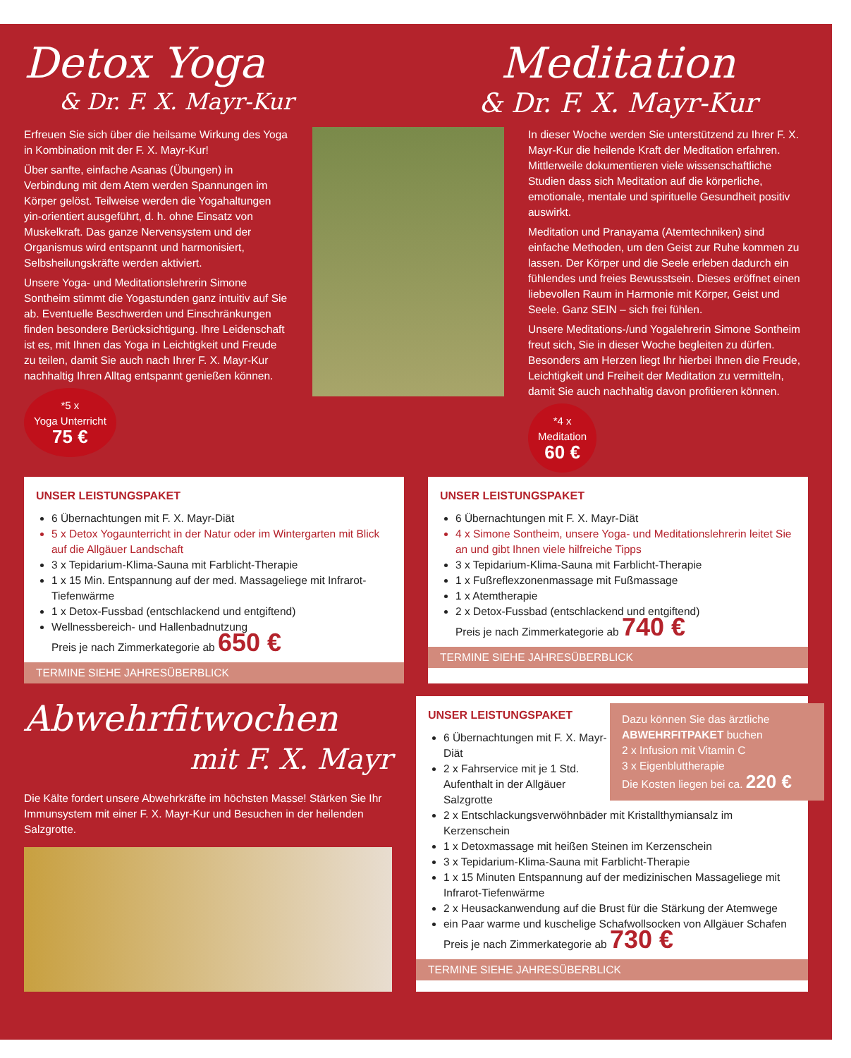Detox Yoga
& Dr. F. X. Mayr-Kur
Meditation
& Dr. F. X. Mayr-Kur
Erfreuen Sie sich über die heilsame Wirkung des Yoga in Kombination mit der F. X. Mayr-Kur!
Über sanfte, einfache Asanas (Übungen) in Verbindung mit dem Atem werden Spannungen im Körper gelöst. Teilweise werden die Yogahaltungen yin-orientiert ausgeführt, d. h. ohne Einsatz von Muskelkraft. Das ganze Nervensystem und der Organismus wird entspannt und harmonisiert, Selbsheilungskräfte werden aktiviert.
Unsere Yoga- und Meditationslehrerin Simone Sontheim stimmt die Yogastunden ganz intuitiv auf Sie ab. Eventuelle Beschwerden und Einschränkungen finden besondere Berücksichtigung. Ihre Leidenschaft ist es, mit Ihnen das Yoga in Leichtigkeit und Freude zu teilen, damit Sie auch nach Ihrer F. X. Mayr-Kur nachhaltig Ihren Alltag entspannt genießen können.
*5 x
Yoga Unterricht
75 €
In dieser Woche werden Sie unterstützend zu Ihrer F. X. Mayr-Kur die heilende Kraft der Meditation erfahren. Mittlerweile dokumentieren viele wissenschaftliche Studien dass sich Meditation auf die körperliche, emotionale, mentale und spirituelle Gesundheit positiv auswirkt.
Meditation und Pranayama (Atemtechniken) sind einfache Methoden, um den Geist zur Ruhe kommen zu lassen. Der Körper und die Seele erleben dadurch ein fühlendes und freies Bewusstsein. Dieses eröffnet einen liebevollen Raum in Harmonie mit Körper, Geist und Seele. Ganz SEIN – sich frei fühlen.
Unsere Meditations-/und Yogalehrerin Simone Sontheim freut sich, Sie in dieser Woche begleiten zu dürfen. Besonders am Herzen liegt Ihr hierbei Ihnen die Freude, Leichtigkeit und Freiheit der Meditation zu vermitteln, damit Sie auch nachhaltig davon profitieren können.
*4 x
Meditation
60 €
UNSER LEISTUNGSPAKET
6 Übernachtungen mit F. X. Mayr-Diät
5 x Detox Yogaunterricht in der Natur oder im Wintergarten mit Blick auf die Allgäuer Landschaft
3 x Tepidarium-Klima-Sauna mit Farblicht-Therapie
1 x 15 Min. Entspannung auf der med. Massageliege mit Infrarot-Tiefenwärme
1 x Detox-Fussbad (entschlackend und entgiftend)
Wellnessbereich- und Hallenbadnutzung
Preis je nach Zimmerkategorie ab 650 €
TERMINE SIEHE JAHRESÜBERBLICK
UNSER LEISTUNGSPAKET
6 Übernachtungen mit F. X. Mayr-Diät
4 x Simone Sontheim, unsere Yoga- und Meditationslehrerin leitet Sie an und gibt Ihnen viele hilfreiche Tipps
3 x Tepidarium-Klima-Sauna mit Farblicht-Therapie
1 x Fußreflexzonenmassage mit Fußmassage
1 x Atemtherapie
2 x Detox-Fussbad (entschlackend und entgiftend)
Preis je nach Zimmerkategorie ab 740 €
TERMINE SIEHE JAHRESÜBERBLICK
Abwehrfitwochen
mit F. X. Mayr
Die Kälte fordert unsere Abwehrkräfte im höchsten Masse! Stärken Sie Ihr Immunsystem mit einer F. X. Mayr-Kur und Besuchen in der heilenden Salzgrotte.
Dazu können Sie das ärztliche ABWEHRFITPAKET buchen
2 x Infusion mit Vitamin C
3 x Eigenbluttherapie
Die Kosten liegen bei ca. 220 €
UNSER LEISTUNGSPAKET
6 Übernachtungen mit F. X. Mayr-Diät
2 x Fahrservice mit je 1 Std. Aufenthalt in der Allgäuer Salzgrotte
2 x Entschlackungsverwöhnbäder mit Kristallthymiansalz im Kerzenschein
1 x Detoxmassage mit heißen Steinen im Kerzenschein
3 x Tepidarium-Klima-Sauna mit Farblicht-Therapie
1 x 15 Minuten Entspannung auf der medizinischen Massageliege mit Infrarot-Tiefenwärme
2 x Heusackanwendung auf die Brust für die Stärkung der Atemwege
ein Paar warme und kuschelige Schafwollsocken von Allgäuer Schafen
Preis je nach Zimmerkategorie ab 730 €
TERMINE SIEHE JAHRESÜBERBLICK